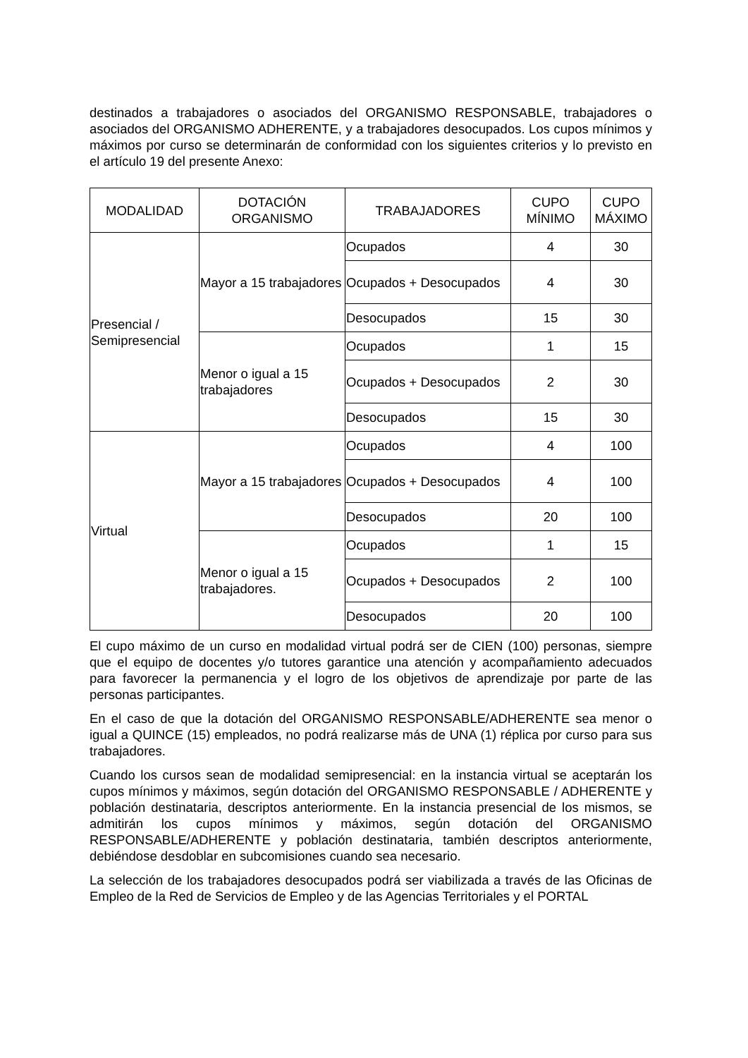destinados a trabajadores o asociados del ORGANISMO RESPONSABLE, trabajadores o asociados del ORGANISMO ADHERENTE, y a trabajadores desocupados. Los cupos mínimos y máximos por curso se determinarán de conformidad con los siguientes criterios y lo previsto en el artículo 19 del presente Anexo:
| MODALIDAD | DOTACIÓN ORGANISMO | TRABAJADORES | CUPO MÍNIMO | CUPO MÁXIMO |
| --- | --- | --- | --- | --- |
| Presencial / Semipresencial | Mayor a 15 trabajadores | Ocupados | 4 | 30 |
| | | Ocupados + Desocupados | 4 | 30 |
| | | Desocupados | 15 | 30 |
| | Menor o igual a 15 trabajadores | Ocupados | 1 | 15 |
| | | Ocupados + Desocupados | 2 | 30 |
| | | Desocupados | 15 | 30 |
| Virtual | Mayor a 15 trabajadores | Ocupados | 4 | 100 |
| | | Ocupados + Desocupados | 4 | 100 |
| | | Desocupados | 20 | 100 |
| | Menor o igual a 15 trabajadores. | Ocupados | 1 | 15 |
| | | Ocupados + Desocupados | 2 | 100 |
| | | Desocupados | 20 | 100 |
El cupo máximo de un curso en modalidad virtual podrá ser de CIEN (100) personas, siempre que el equipo de docentes y/o tutores garantice una atención y acompañamiento adecuados para favorecer la permanencia y el logro de los objetivos de aprendizaje por parte de las personas participantes.
En el caso de que la dotación del ORGANISMO RESPONSABLE/ADHERENTE sea menor o igual a QUINCE (15) empleados, no podrá realizarse más de UNA (1) réplica por curso para sus trabajadores.
Cuando los cursos sean de modalidad semipresencial: en la instancia virtual se aceptarán los cupos mínimos y máximos, según dotación del ORGANISMO RESPONSABLE / ADHERENTE y población destinataria, descriptos anteriormente. En la instancia presencial de los mismos, se admitirán los cupos mínimos y máximos, según dotación del ORGANISMO RESPONSABLE/ADHERENTE y población destinataria, también descriptos anteriormente, debiéndose desdoblar en subcomisiones cuando sea necesario.
La selección de los trabajadores desocupados podrá ser viabilizada a través de las Oficinas de Empleo de la Red de Servicios de Empleo y de las Agencias Territoriales y el PORTAL